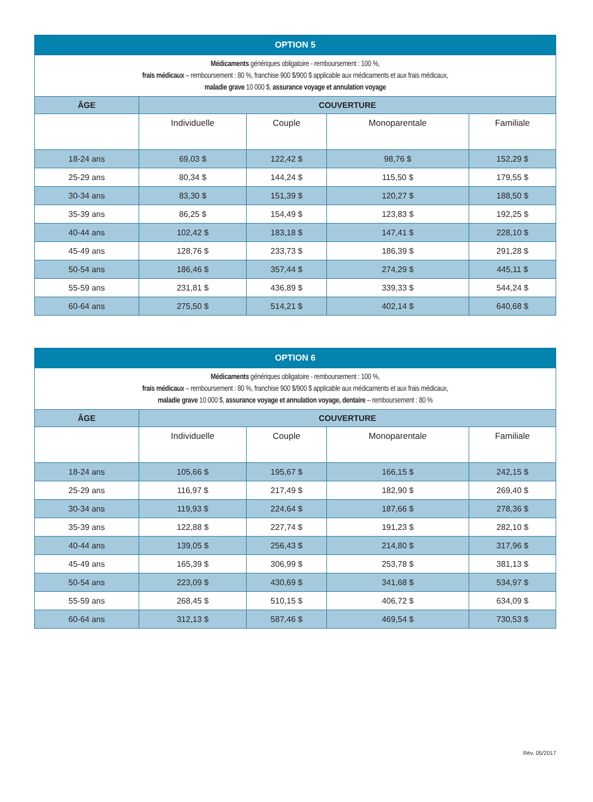| OPTION 5 | | | | |
| --- | --- | --- | --- | --- |
| Médicaments génériques obligatoire - remboursement : 100 %, frais médicaux – remboursement : 80 %, franchise 900 $/900 $ applicable aux médicaments et aux frais médicaux, maladie grave 10 000 $, assurance voyage et annulation voyage | | | | |
| ÂGE | COUVERTURE | | | |
| | Individuelle | Couple | Monoparentale | Familiale |
| 18-24 ans | 69,03 $ | 122,42 $ | 98,76 $ | 152,29 $ |
| 25-29 ans | 80,34 $ | 144,24 $ | 115,50 $ | 179,55 $ |
| 30-34 ans | 83,30 $ | 151,39 $ | 120,27 $ | 188,50 $ |
| 35-39 ans | 86,25 $ | 154,49 $ | 123,83 $ | 192,25 $ |
| 40-44 ans | 102,42 $ | 183,18 $ | 147,41 $ | 228,10 $ |
| 45-49 ans | 128,76 $ | 233,73 $ | 186,39 $ | 291,28 $ |
| 50-54 ans | 186,46 $ | 357,44 $ | 274,29 $ | 445,11 $ |
| 55-59 ans | 231,81 $ | 436,89 $ | 339,33 $ | 544,24 $ |
| 60-64 ans | 275,50 $ | 514,21 $ | 402,14 $ | 640,68 $ |
| OPTION 6 | | | | |
| --- | --- | --- | --- | --- |
| Médicaments génériques obligatoire - remboursement : 100 %, frais médicaux – remboursement : 80 %, franchise 900 $/900 $ applicable aux médicaments et aux frais médicaux, maladie grave 10 000 $, assurance voyage et annulation voyage, dentaire – remboursement : 80 % | | | | |
| ÂGE | COUVERTURE | | | |
| | Individuelle | Couple | Monoparentale | Familiale |
| 18-24 ans | 105,66 $ | 195,67 $ | 166,15 $ | 242,15 $ |
| 25-29 ans | 116,97 $ | 217,49 $ | 182,90 $ | 269,40 $ |
| 30-34 ans | 119,93 $ | 224,64 $ | 187,66 $ | 278,36 $ |
| 35-39 ans | 122,88 $ | 227,74 $ | 191,23 $ | 282,10 $ |
| 40-44 ans | 139,05 $ | 256,43 $ | 214,80 $ | 317,96 $ |
| 45-49 ans | 165,39 $ | 306,99 $ | 253,78 $ | 381,13 $ |
| 50-54 ans | 223,09 $ | 430,69 $ | 341,68 $ | 534,97 $ |
| 55-59 ans | 268,45 $ | 510,15 $ | 406,72 $ | 634,09 $ |
| 60-64 ans | 312,13 $ | 587,46 $ | 469,54 $ | 730,53 $ |
Rév. 05/2017